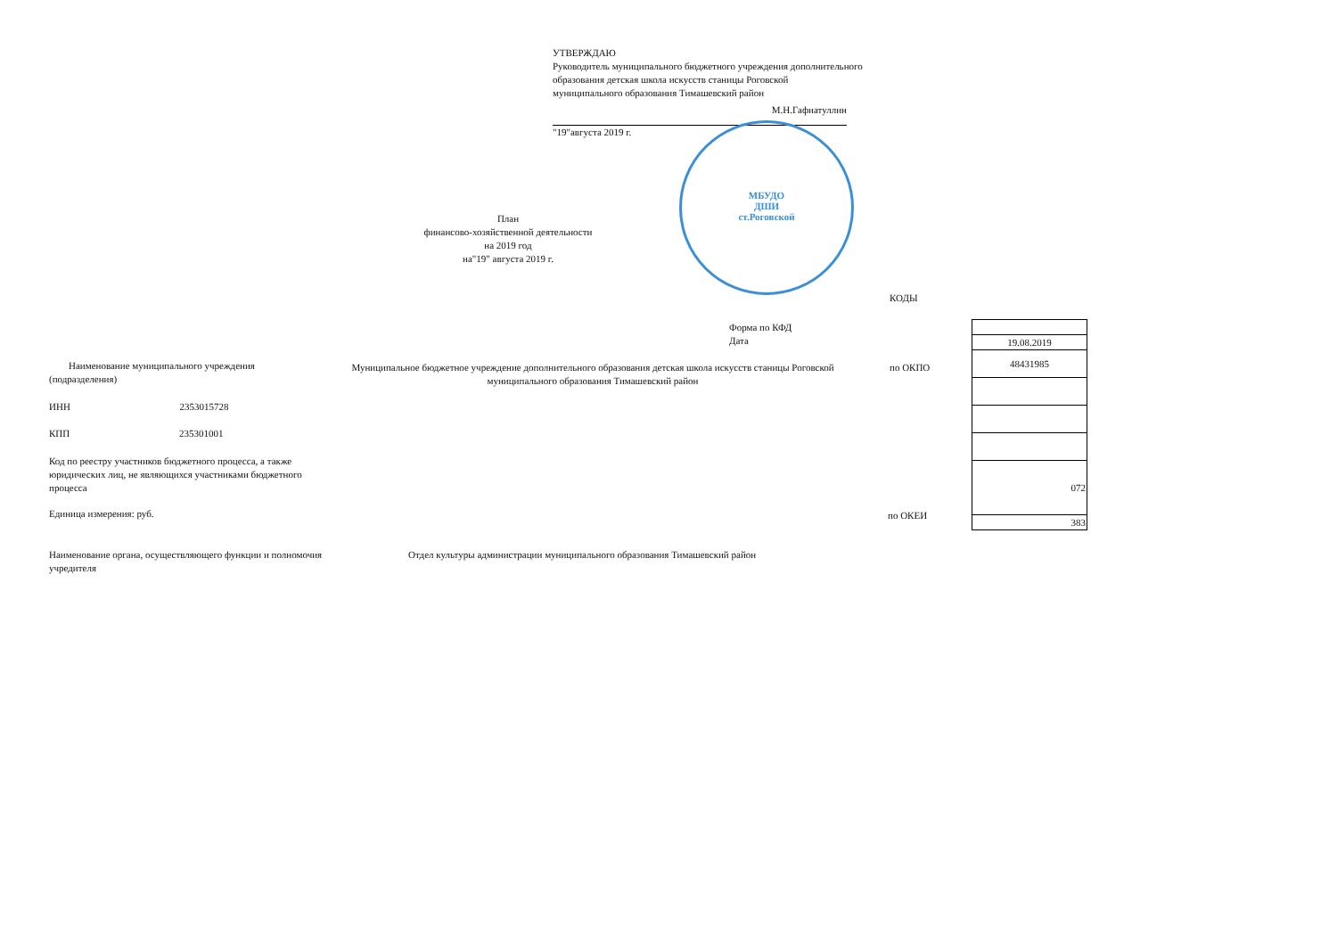УТВЕРЖДАЮ
Руководитель муниципального бюджетного учреждения дополнительного образования детская школа искусств станицы Роговской
муниципального образования Тимашевский район
М.Н.Гафиатуллин
"19"августа 2019 г.
МБУДО
ДШИ
ст.Роговской
План
финансово-хозяйственной деятельности
на 2019 год
на"19" августа 2019 г.
КОДЫ
| 19.08.2019 |
| 48431985 |
| 072 |
| 383 |
Форма по КФД
Дата
Наименование муниципального учреждения (подразделения)
Муниципальное бюджетное учреждение дополнительного образования детская школа искусств станицы Роговской муниципального образования Тимашевский район
по ОКПО
ИНН 2353015728
КПП 235301001
Код по реестру участников бюджетного процесса, а также юридических лиц, не являющихся участниками бюджетного процесса
Единица измерения: руб. по ОКЕИ
Наименование органа, осуществляющего функции и полномочия учредителя
Отдел культуры администрации муниципального образования Тимашевский район